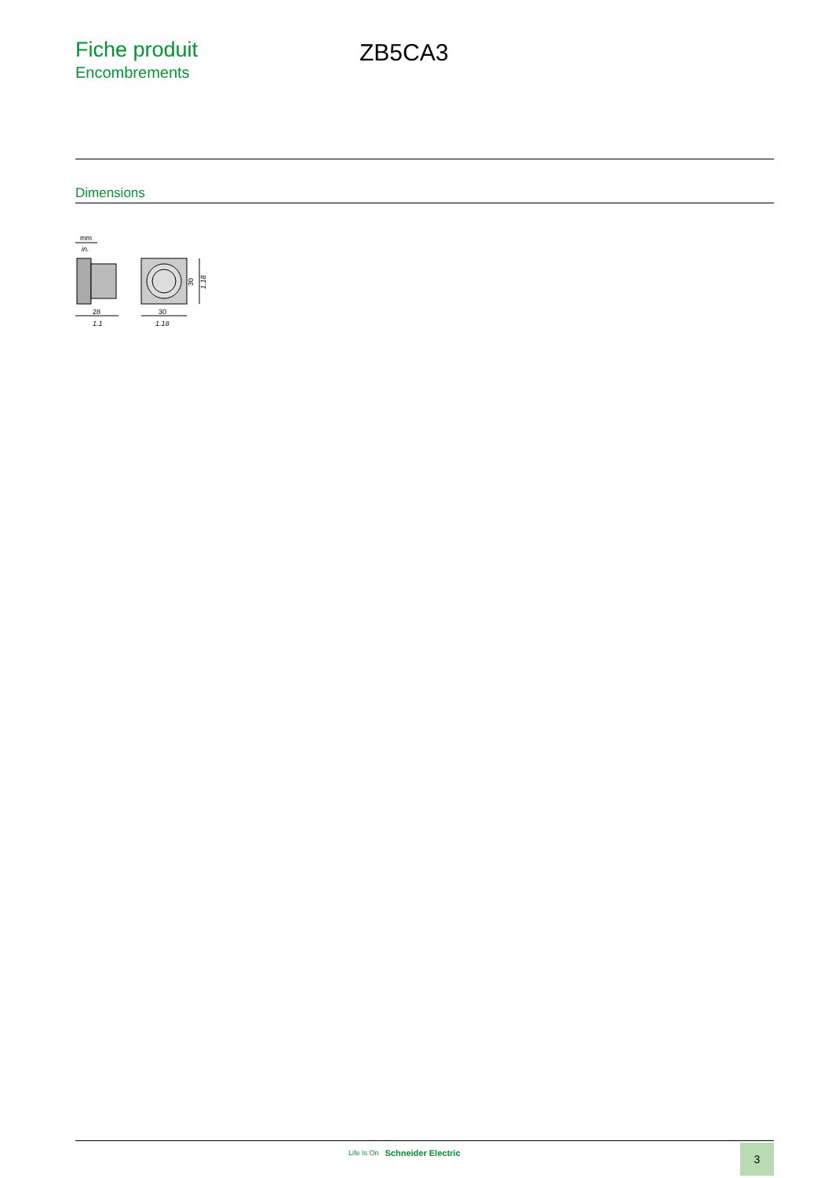Fiche produit
Encombrements
ZB5CA3
Dimensions
mm
in.
28
1.1
30
1.18
30
1.18
Life Is On Schneider Electric 3